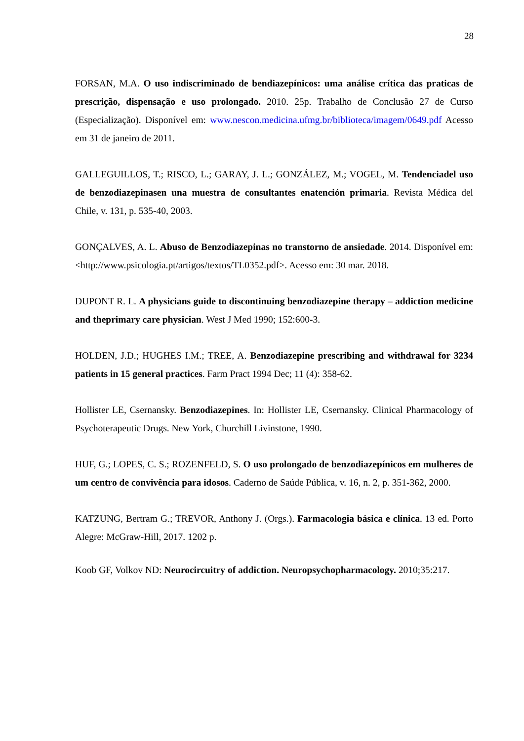28
FORSAN, M.A. O uso indiscriminado de bendiazepínicos: uma análise crítica das praticas de prescrição, dispensação e uso prolongado. 2010. 25p. Trabalho de Conclusão 27 de Curso (Especialização). Disponível em: www.nescon.medicina.ufmg.br/biblioteca/imagem/0649.pdf Acesso em 31 de janeiro de 2011.
GALLEGUILLOS, T.; RISCO, L.; GARAY, J. L.; GONZÁLEZ, M.; VOGEL, M. Tendenciadel uso de benzodiazepinasen una muestra de consultantes enatención primaria. Revista Médica del Chile, v. 131, p. 535-40, 2003.
GONÇALVES, A. L. Abuso de Benzodiazepinas no transtorno de ansiedade. 2014. Disponível em: <http://www.psicologia.pt/artigos/textos/TL0352.pdf>. Acesso em: 30 mar. 2018.
DUPONT R. L. A physicians guide to discontinuing benzodiazepine therapy – addiction medicine and theprimary care physician. West J Med 1990; 152:600-3.
HOLDEN, J.D.; HUGHES I.M.; TREE, A. Benzodiazepine prescribing and withdrawal for 3234 patients in 15 general practices. Farm Pract 1994 Dec; 11 (4): 358-62.
Hollister LE, Csernansky. Benzodiazepines. In: Hollister LE, Csernansky. Clinical Pharmacology of Psychoterapeutic Drugs. New York, Churchill Livinstone, 1990.
HUF, G.; LOPES, C. S.; ROZENFELD, S. O uso prolongado de benzodiazepínicos em mulheres de um centro de convivência para idosos. Caderno de Saúde Pública, v. 16, n. 2, p. 351-362, 2000.
KATZUNG, Bertram G.; TREVOR, Anthony J. (Orgs.). Farmacologia básica e clínica. 13 ed. Porto Alegre: McGraw-Hill, 2017. 1202 p.
Koob GF, Volkov ND: Neurocircuitry of addiction. Neuropsychopharmacology. 2010;35:217.